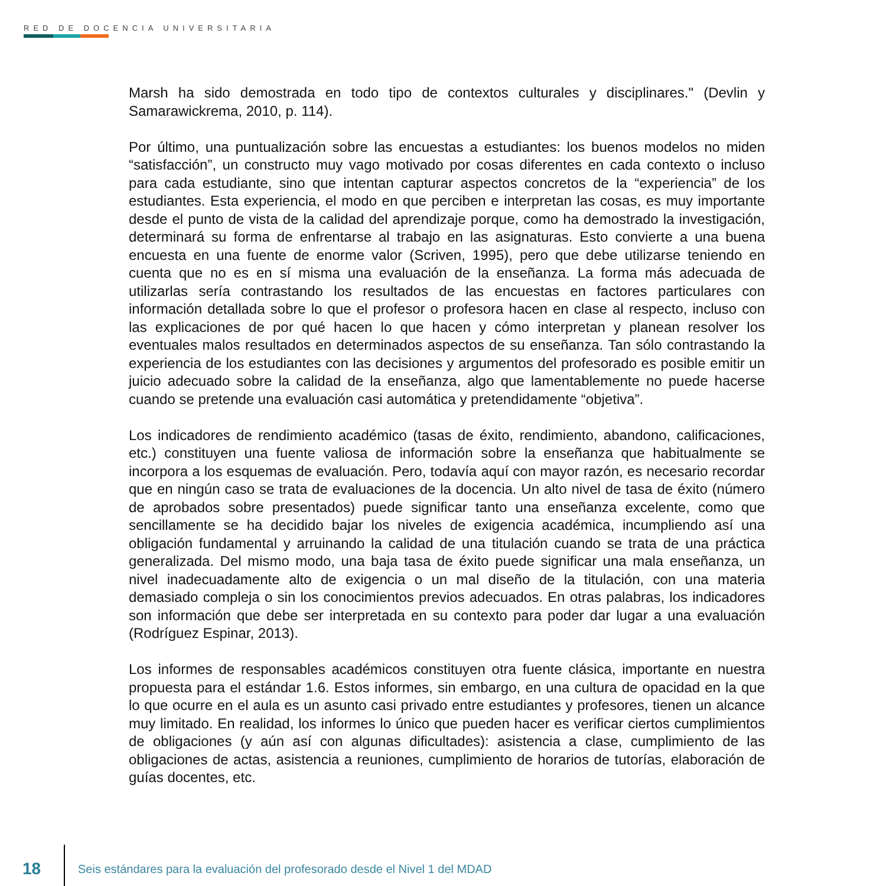RED DE DOCENCIA UNIVERSITARIA
Marsh ha sido demostrada en todo tipo de contextos culturales y disciplinares." (Devlin y Samarawickrema, 2010, p. 114).
Por último, una puntualización sobre las encuestas a estudiantes: los buenos modelos no miden “satisfacción”, un constructo muy vago motivado por cosas diferentes en cada contexto o incluso para cada estudiante, sino que intentan capturar aspectos concretos de la “experiencia” de los estudiantes. Esta experiencia, el modo en que perciben e interpretan las cosas, es muy importante desde el punto de vista de la calidad del aprendizaje porque, como ha demostrado la investigación, determinará su forma de enfrentarse al trabajo en las asignaturas. Esto convierte a una buena encuesta en una fuente de enorme valor (Scriven, 1995), pero que debe utilizarse teniendo en cuenta que no es en sí misma una evaluación de la enseñanza. La forma más adecuada de utilizarlas sería contrastando los resultados de las encuestas en factores particulares con información detallada sobre lo que el profesor o profesora hacen en clase al respecto, incluso con las explicaciones de por qué hacen lo que hacen y cómo interpretan y planean resolver los eventuales malos resultados en determinados aspectos de su enseñanza. Tan sólo contrastando la experiencia de los estudiantes con las decisiones y argumentos del profesorado es posible emitir un juicio adecuado sobre la calidad de la enseñanza, algo que lamentablemente no puede hacerse cuando se pretende una evaluación casi automática y pretendidamente “objetiva”.
Los indicadores de rendimiento académico (tasas de éxito, rendimiento, abandono, calificaciones, etc.) constituyen una fuente valiosa de información sobre la enseñanza que habitualmente se incorpora a los esquemas de evaluación. Pero, todavía aquí con mayor razón, es necesario recordar que en ningún caso se trata de evaluaciones de la docencia. Un alto nivel de tasa de éxito (número de aprobados sobre presentados) puede significar tanto una enseñanza excelente, como que sencillamente se ha decidido bajar los niveles de exigencia académica, incumpliendo así una obligación fundamental y arruinando la calidad de una titulación cuando se trata de una práctica generalizada. Del mismo modo, una baja tasa de éxito puede significar una mala enseñanza, un nivel inadecuadamente alto de exigencia o un mal diseño de la titulación, con una materia demasiado compleja o sin los conocimientos previos adecuados. En otras palabras, los indicadores son información que debe ser interpretada en su contexto para poder dar lugar a una evaluación (Rodríguez Espinar, 2013).
Los informes de responsables académicos constituyen otra fuente clásica, importante en nuestra propuesta para el estándar 1.6. Estos informes, sin embargo, en una cultura de opacidad en la que lo que ocurre en el aula es un asunto casi privado entre estudiantes y profesores, tienen un alcance muy limitado. En realidad, los informes lo único que pueden hacer es verificar ciertos cumplimientos de obligaciones (y aún así con algunas dificultades): asistencia a clase, cumplimiento de las obligaciones de actas, asistencia a reuniones, cumplimiento de horarios de tutorías, elaboración de guías docentes, etc.
18 Seis estándares para la evaluación del profesorado desde el Nivel 1 del MDAD